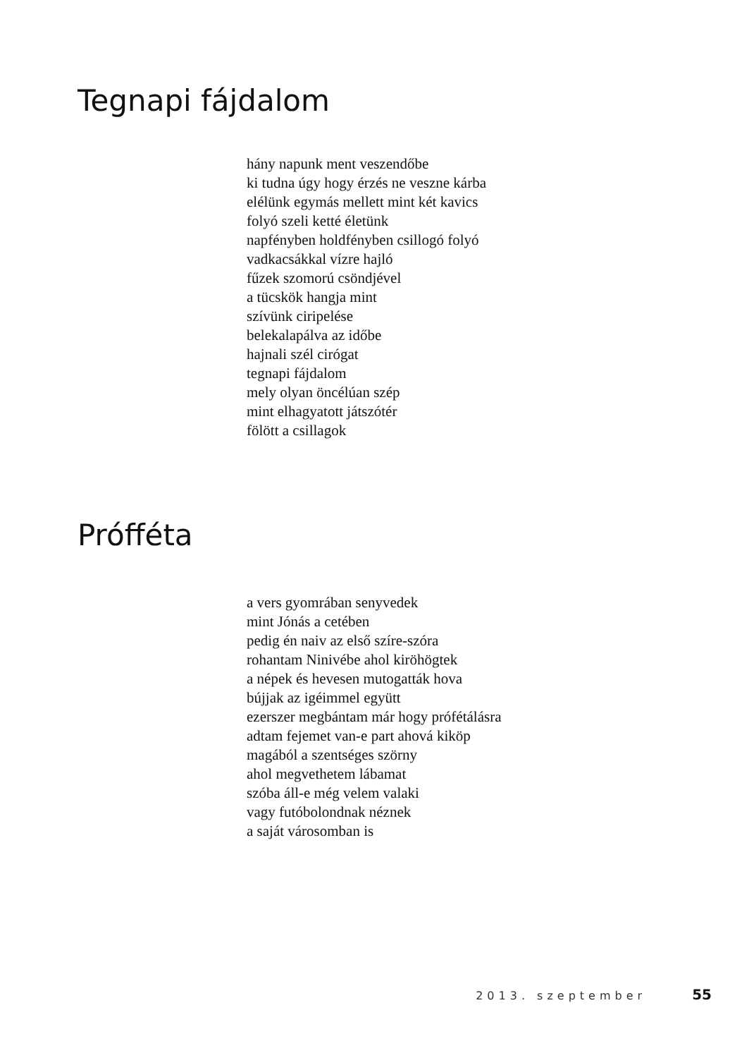Tegnapi fájdalom
hány napunk ment veszendőbe
ki tudna úgy hogy érzés ne veszne kárba
elélünk egymás mellett mint két kavics
folyó szeli ketté életünk
napfényben holdfényben csillogó folyó
vadkacsákkal vízre hajló
fűzek szomorú csöndjével
a tücskök hangja mint
szívünk ciripelése
belekalapálva az időbe
hajnali szél cirógat
tegnapi fájdalom
mely olyan öncélúan szép
mint elhagyatott játszótér
fölött a csillagok
Prófféta
a vers gyomrában senyvedek
mint Jónás a cetében
pedig én naiv az első szíre-szóra
rohantam Ninivébe ahol kiröhögtek
a népek és hevesen mutogatták hova
bújjak az igéimmel együtt
ezerszer megbántam már hogy prófétálásra
adtam fejemet van-e part ahová kiköp
magából a szentséges szörny
ahol megvethetem lábamat
szóba áll-e még velem valaki
vagy futóbolondnak néznek
a saját városomban is
2013. szeptember 55